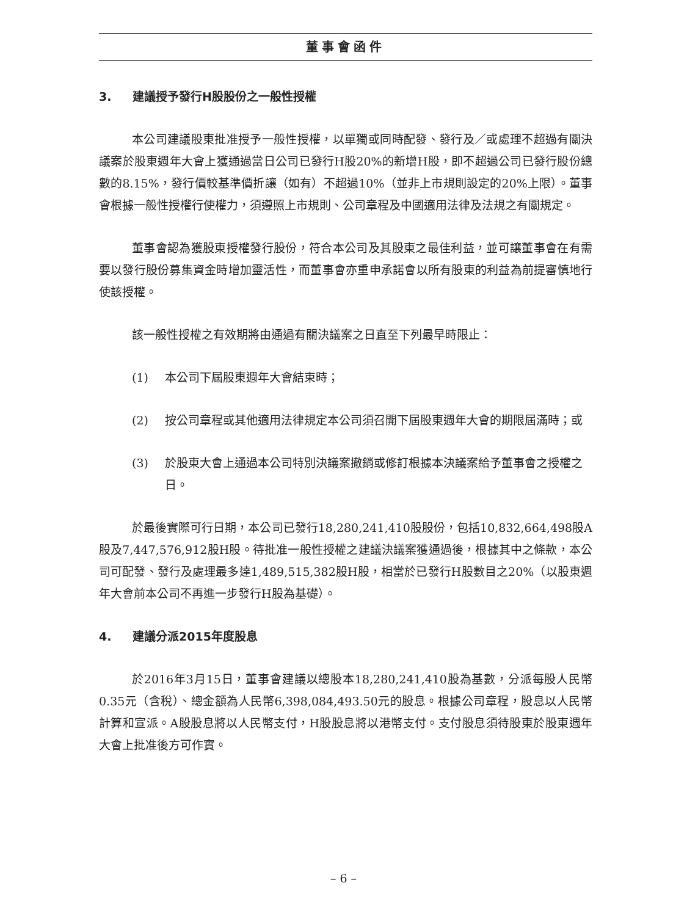董事會函件
3. 建議授予發行H股股份之一般性授權
本公司建議股東批准授予一般性授權，以單獨或同時配發、發行及／或處理不超過有關決議案於股東週年大會上獲通過當日公司已發行H股20%的新增H股，即不超過公司已發行股份總數的8.15%，發行價較基準價折讓（如有）不超過10%（並非上市規則設定的20%上限）。董事會根據一般性授權行使權力，須遵照上市規則、公司章程及中國適用法律及法規之有關規定。
董事會認為獲股東授權發行股份，符合本公司及其股東之最佳利益，並可讓董事會在有需要以發行股份募集資金時增加靈活性，而董事會亦重申承諾會以所有股東的利益為前提審慎地行使該授權。
該一般性授權之有效期將由通過有關決議案之日直至下列最早時限止：
(1) 本公司下屆股東週年大會結束時；
(2) 按公司章程或其他適用法律規定本公司須召開下屆股東週年大會的期限屆滿時；或
(3) 於股東大會上通過本公司特別決議案撤銷或修訂根據本決議案給予董事會之授權之日。
於最後實際可行日期，本公司已發行18,280,241,410股股份，包括10,832,664,498股A股及7,447,576,912股H股。待批准一般性授權之建議決議案獲通過後，根據其中之條款，本公司可配發、發行及處理最多達1,489,515,382股H股，相當於已發行H股數目之20%（以股東週年大會前本公司不再進一步發行H股為基礎）。
4. 建議分派2015年度股息
於2016年3月15日，董事會建議以總股本18,280,241,410股為基數，分派每股人民幣0.35元（含稅）、總金額為人民幣6,398,084,493.50元的股息。根據公司章程，股息以人民幣計算和宣派。A股股息將以人民幣支付，H股股息將以港幣支付。支付股息須待股東於股東週年大會上批准後方可作實。
– 6 –